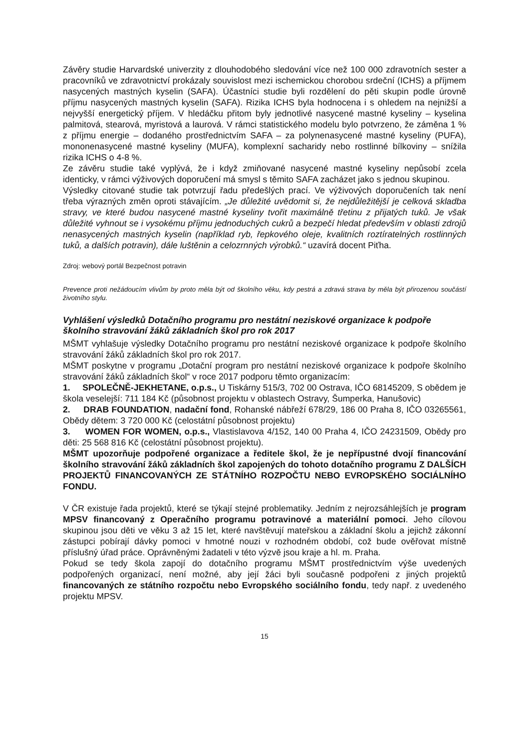Závěry studie Harvardské univerzity z dlouhodobého sledování více než 100 000 zdravotních sester a pracovníků ve zdravotnictví prokázaly souvislost mezi ischemickou chorobou srdeční (ICHS) a příjmem nasycených mastných kyselin (SAFA). Účastníci studie byli rozdělení do pěti skupin podle úrovně příjmu nasycených mastných kyselin (SAFA). Rizika ICHS byla hodnocena i s ohledem na nejnižší a nejvyšší energetický příjem. V hledáčku přitom byly jednotlivé nasycené mastné kyseliny – kyselina palmitová, stearová, myristová a laurová. V rámci statistického modelu bylo potvrzeno, že záměna 1 % z příjmu energie – dodaného prostřednictvím SAFA – za polynenasycené mastné kyseliny (PUFA), mononenasycené mastné kyseliny (MUFA), komplexní sacharidy nebo rostlinné bílkoviny – snížila rizika ICHS o 4-8 %.
Ze závěru studie také vyplývá, že i když zmiňované nasycené mastné kyseliny nepůsobí zcela identicky, v rámci výživových doporučení má smysl s těmito SAFA zacházet jako s jednou skupinou.
Výsledky citované studie tak potvrzují řadu předešlých prací. Ve výživových doporučeních tak není třeba výrazných změn oproti stávajícím. „Je důležité uvědomit si, že nejdůležitější je celková skladba stravy, ve které budou nasycené mastné kyseliny tvořit maximálně třetinu z přijatých tuků. Je však důležité vyhnout se i vysokému příjmu jednoduchých cukrů a bezpečí hledat především v oblasti zdrojů nenasycených mastných kyselin (například ryb, řepkového oleje, kvalitních roztíratelných rostlinných tuků, a dalších potravin), dále luštěnin a celozrnných výrobků.“ uzavírá docent Piťha.
Zdroj: webový portál Bezpečnost potravin
Prevence proti nežádoucím vlivům by proto měla být od školního věku, kdy pestrá a zdravá strava by měla být přirozenou součástí životního stylu.
Vyhlášení výsledků Dotačního programu pro nestátní neziskové organizace k podpoře školního stravování žáků základních škol pro rok 2017
MŠMT vyhlašuje výsledky Dotačního programu pro nestátní neziskové organizace k podpoře školního stravování žáků základních škol pro rok 2017.
MŠMT poskytne v programu „Dotační program pro nestátní neziskové organizace k podpoře školního stravování žáků základních škol“ v roce 2017 podporu těmto organizacím:
1. SPOLEČNĚ-JEKHETANE, o.p.s., U Tiskárny 515/3, 702 00 Ostrava, IČO 68145209, S obědem je škola veselejší: 711 184 Kč (působnost projektu v oblastech Ostravy, Šumperka, Hanušovic)
2. DRAB FOUNDATION, nadační fond, Rohanské nábřeží 678/29, 186 00 Praha 8, IČO 03265561, Obědy dětem: 3 720 000 Kč (celostátní působnost projektu)
3. WOMEN FOR WOMEN, o.p.s., Vlastislavova 4/152, 140 00 Praha 4, IČO 24231509, Obědy pro děti: 25 568 816 Kč (celostátní působnost projektu).
MŠMT upozorňuje podpořené organizace a ředitele škol, že je nepřípustné dvojí financování školního stravování žáků základních škol zapojených do tohoto dotačního programu Z DALŠÍCH PROJEKTŮ FINANCOVANÝCH ZE STÁTNÍHO ROZPOČTU NEBO EVROPSKÉHO SOCIÁLNÍHO FONDU.
V ČR existuje řada projektů, které se týkají stejné problematiky. Jedním z nejrozsáhlejších je program MPSV financovaný z Operačního programu potravinové a materiální pomoci. Jeho cílovou skupinou jsou děti ve věku 3 až 15 let, které navštěvují mateřskou a základní školu a jejichž zákonní zástupci pobírají dávky pomoci v hmotné nouzi v rozhodném období, což bude ověřovat místně příslušný úřad práce. Oprávněnými žadateli v této výzvě jsou kraje a hl. m. Praha.
Pokud se tedy škola zapojí do dotačního programu MŠMT prostřednictvím výše uvedených podpořených organizací, není možné, aby její žáci byli současně podpořeni z jiných projektů financovaných ze státního rozpočtu nebo Evropského sociálního fondu, tedy např. z uvedeného projektu MPSV.
15